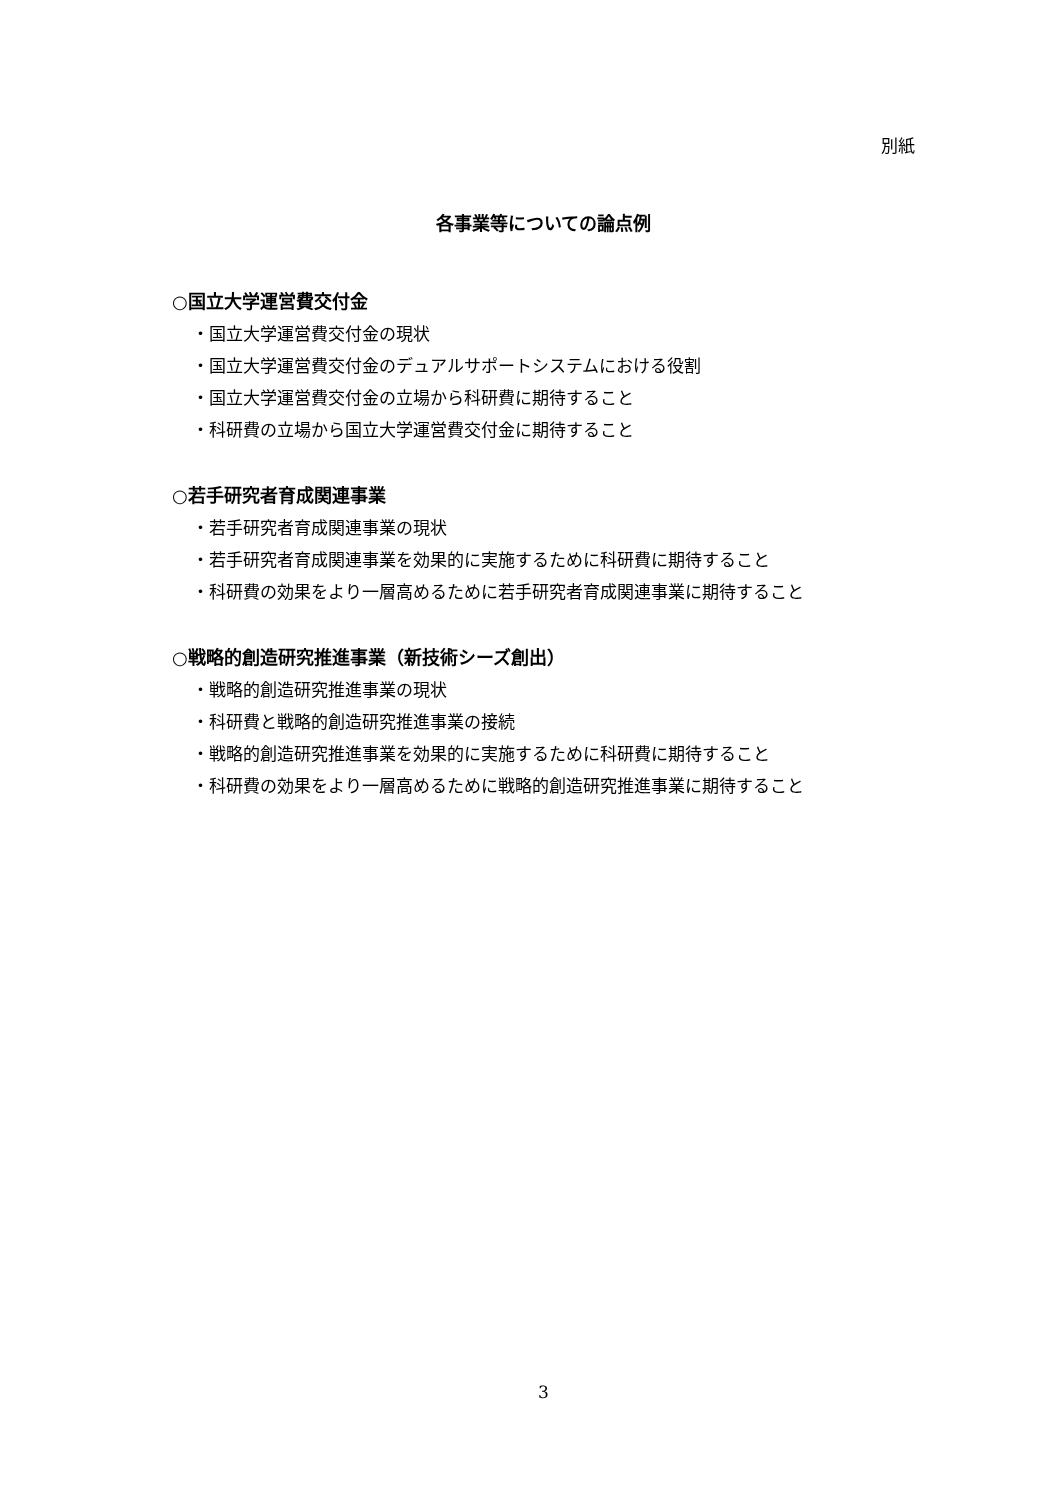別紙
各事業等についての論点例
○国立大学運営費交付金
・国立大学運営費交付金の現状
・国立大学運営費交付金のデュアルサポートシステムにおける役割
・国立大学運営費交付金の立場から科研費に期待すること
・科研費の立場から国立大学運営費交付金に期待すること
○若手研究者育成関連事業
・若手研究者育成関連事業の現状
・若手研究者育成関連事業を効果的に実施するために科研費に期待すること
・科研費の効果をより一層高めるために若手研究者育成関連事業に期待すること
○戦略的創造研究推進事業（新技術シーズ創出）
・戦略的創造研究推進事業の現状
・科研費と戦略的創造研究推進事業の接続
・戦略的創造研究推進事業を効果的に実施するために科研費に期待すること
・科研費の効果をより一層高めるために戦略的創造研究推進事業に期待すること
3